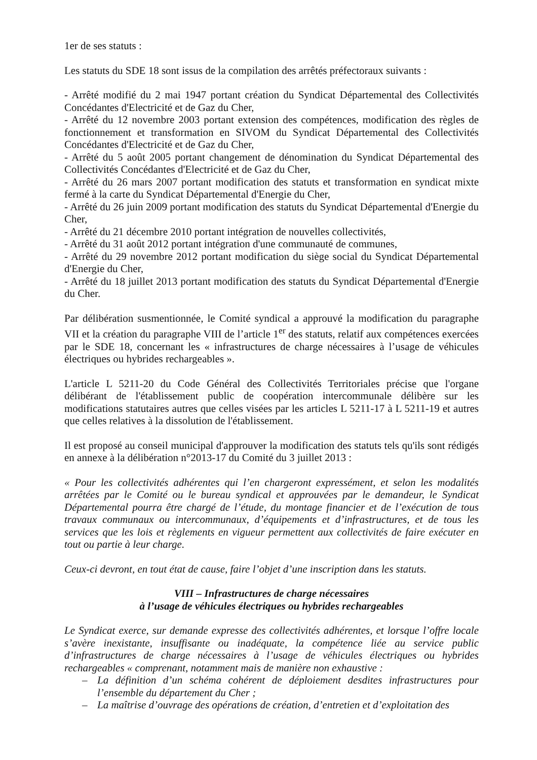1er de ses statuts :
Les statuts du SDE 18 sont issus de la compilation des arrêtés préfectoraux suivants :
- Arrêté modifié du 2 mai 1947 portant création du Syndicat Départemental des Collectivités Concédantes d'Electricité et de Gaz du Cher,
- Arrêté du 12 novembre 2003 portant extension des compétences, modification des règles de fonctionnement et transformation en SIVOM du Syndicat Départemental des Collectivités Concédantes d'Electricité et de Gaz du Cher,
- Arrêté du 5 août 2005 portant changement de dénomination du Syndicat Départemental des Collectivités Concédantes d'Electricité et de Gaz du Cher,
- Arrêté du 26 mars 2007 portant modification des statuts et transformation en syndicat mixte fermé à la carte du Syndicat Départemental d'Energie du Cher,
- Arrêté du 26 juin 2009 portant modification des statuts du Syndicat Départemental d'Energie du Cher,
- Arrêté du 21 décembre 2010 portant intégration de nouvelles collectivités,
- Arrêté du 31 août 2012 portant intégration d'une communauté de communes,
- Arrêté du 29 novembre 2012 portant modification du siège social du Syndicat Départemental d'Energie du Cher,
- Arrêté du 18 juillet 2013 portant modification des statuts du Syndicat Départemental d'Energie du Cher.
Par délibération susmentionnée, le Comité syndical a approuvé la modification du paragraphe VII et la création du paragraphe VIII de l’article 1<sup>er</sup> des statuts, relatif aux compétences exercées par le SDE 18, concernant les « infrastructures de charge nécessaires à l’usage de véhicules électriques ou hybrides rechargeables ».
L'article L 5211-20 du Code Général des Collectivités Territoriales précise que l'organe délibérant de l'établissement public de coopération intercommunale délibère sur les modifications statutaires autres que celles visées par les articles L 5211-17 à L 5211-19 et autres que celles relatives à la dissolution de l'établissement.
Il est proposé au conseil municipal d'approuver la modification des statuts tels qu'ils sont rédigés en annexe à la délibération n°2013-17 du Comité du 3 juillet 2013 :
« Pour les collectivités adhérentes qui l’en chargeront expressément, et selon les modalités arrêtées par le Comité ou le bureau syndical et approuvées par le demandeur, le Syndicat Départemental pourra être chargé de l’étude, du montage financier et de l’exécution de tous travaux communaux ou intercommunaux, d’équipements et d’infrastructures, et de tous les services que les lois et règlements en vigueur permettent aux collectivités de faire exécuter en tout ou partie à leur charge.
Ceux-ci devront, en tout état de cause, faire l’objet d’une inscription dans les statuts.
VIII – Infrastructures de charge nécessaires
à l’usage de véhicules électriques ou hybrides rechargeables
Le Syndicat exerce, sur demande expresse des collectivités adhérentes, et lorsque l’offre locale s’avère inexistante, insuffisante ou inadéquate, la compétence liée au service public d’infrastructures de charge nécessaires à l’usage de véhicules électriques ou hybrides rechargeables « comprenant, notamment mais de manière non exhaustive :
– La définition d’un schéma cohérent de déploiement desdites infrastructures pour l’ensemble du département du Cher ;
– La maîtrise d’ouvrage des opérations de création, d’entretien et d’exploitation des